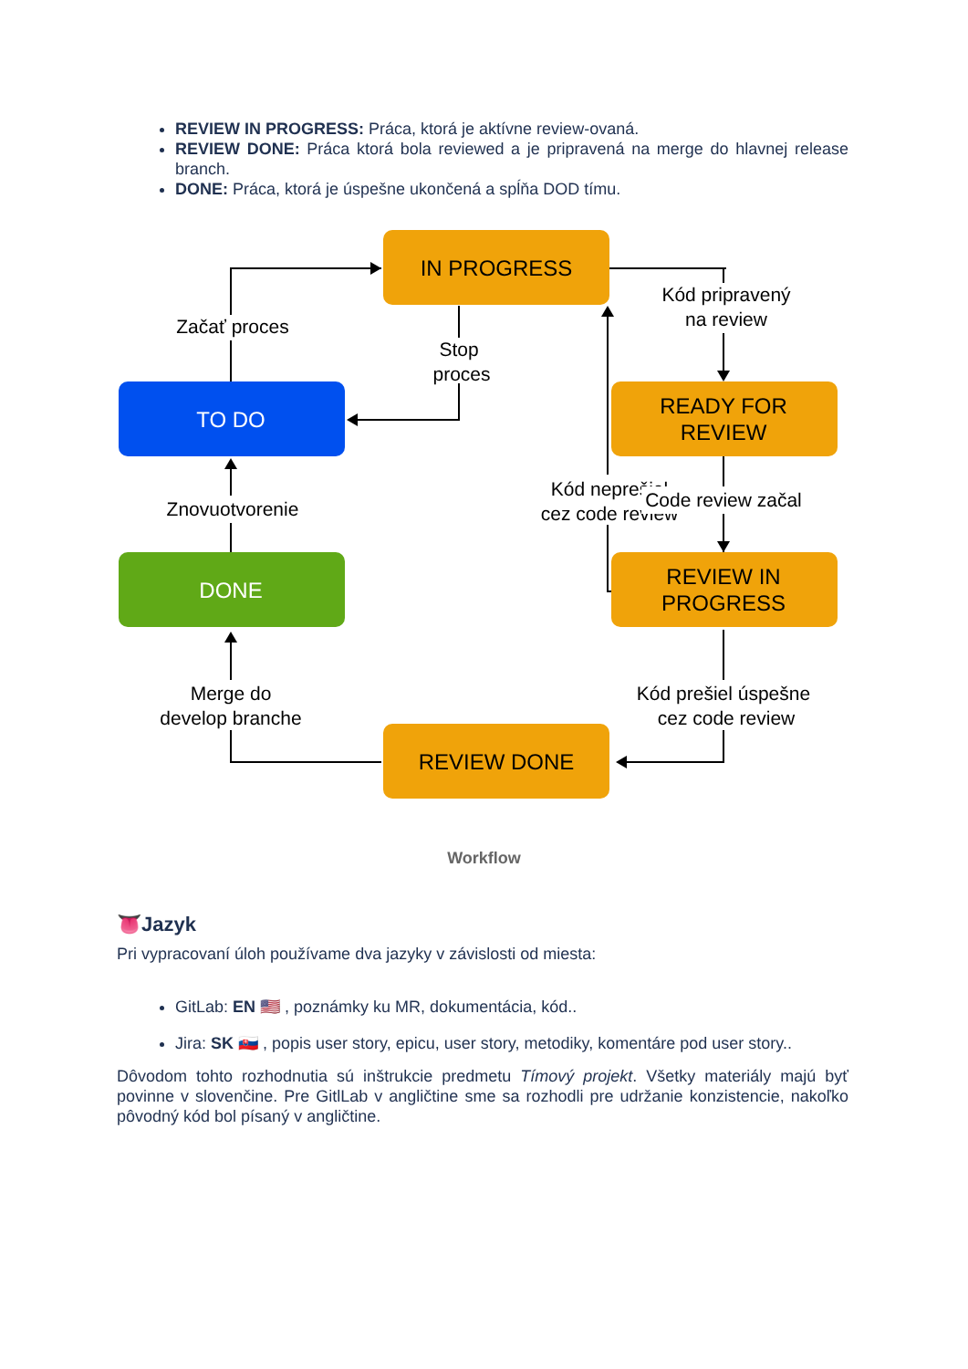REVIEW IN PROGRESS: Práca, ktorá je aktívne review-ovaná.
REVIEW DONE: Práca ktorá bola reviewed a je pripravená na merge do hlavnej release branch.
DONE: Práca, ktorá je úspešne ukončená a spĺňa DOD tímu.
IN PROGRESS
TO DO
READY FOR
REVIEW
DONE
REVIEW IN
PROGRESS
REVIEW DONE
Začať proces
Stop
proces
Kód pripravený
na review
Kód neprešiel
cez code review
Code review začal
Znovuotvorenie
Merge do
develop branche
Kód prešiel úspešne
cez code review
Workflow
👅Jazyk
Pri vypracovaní úloh používame dva jazyky v závislosti od miesta:
GitLab: EN 🇺🇸 , poznámky ku MR, dokumentácia, kód..
Jira: SK 🇸🇰 , popis user story, epicu, user story, metodiky, komentáre pod user story..
Dôvodom tohto rozhodnutia sú inštrukcie predmetu Tímový projekt. Všetky materiály majú byť povinne v slovenčine. Pre GitlLab v angličtine sme sa rozhodli pre udržanie konzistencie, nakoľko pôvodný kód bol písaný v angličtine.